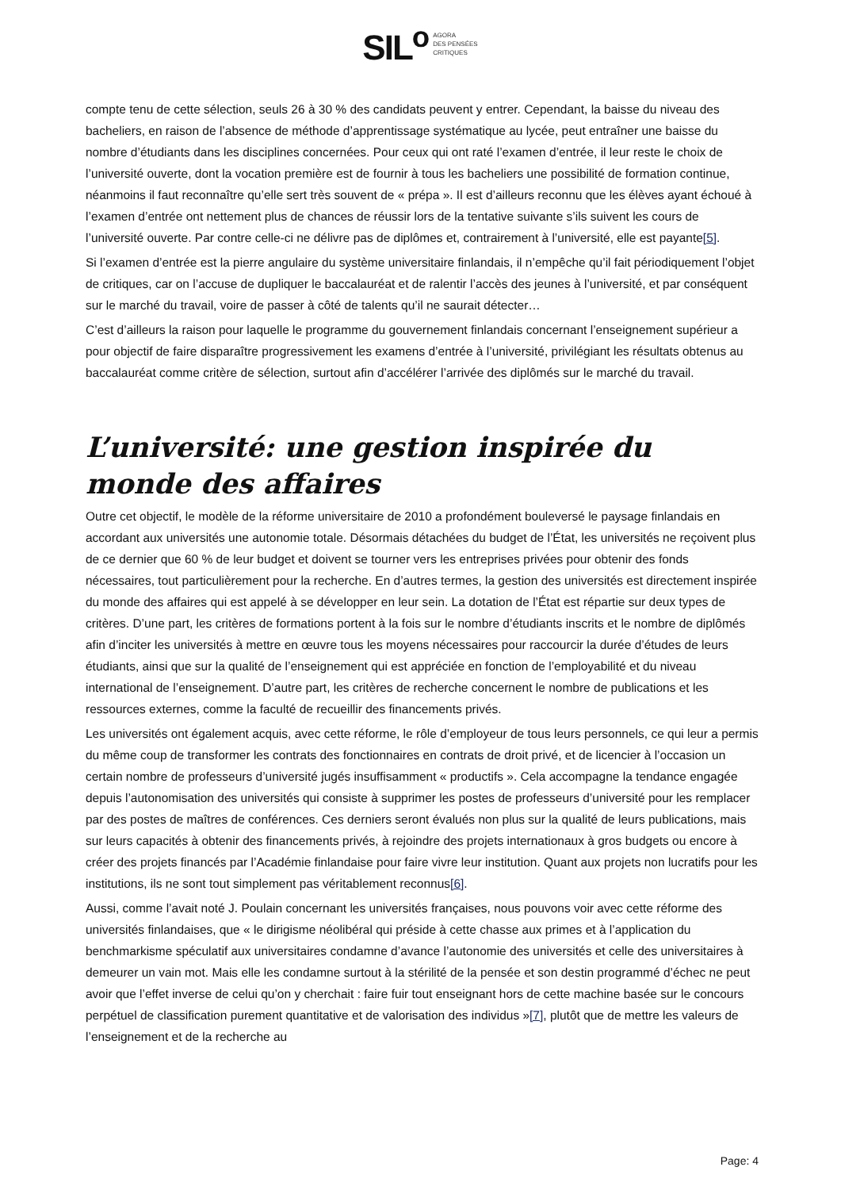SIL<sup>o</sup> AGORA
DES PENSÉES
CRITIQUES
compte tenu de cette sélection, seuls 26 à 30 % des candidats peuvent y entrer. Cependant, la baisse du niveau des bacheliers, en raison de l’absence de méthode d’apprentissage systématique au lycée, peut entraîner une baisse du nombre d’étudiants dans les disciplines concernées. Pour ceux qui ont raté l’examen d’entrée, il leur reste le choix de l’université ouverte, dont la vocation première est de fournir à tous les bacheliers une possibilité de formation continue, néanmoins il faut reconnaître qu’elle sert très souvent de « prépa ». Il est d’ailleurs reconnu que les élèves ayant échoué à l’examen d’entrée ont nettement plus de chances de réussir lors de la tentative suivante s’ils suivent les cours de l’université ouverte. Par contre celle-ci ne délivre pas de diplômes et, contrairement à l’université, elle est payante[5].
Si l’examen d’entrée est la pierre angulaire du système universitaire finlandais, il n’empêche qu’il fait périodiquement l’objet de critiques, car on l’accuse de dupliquer le baccalauréat et de ralentir l’accès des jeunes à l’université, et par conséquent sur le marché du travail, voire de passer à côté de talents qu’il ne saurait détecter…
C’est d’ailleurs la raison pour laquelle le programme du gouvernement finlandais concernant l’enseignement supérieur a pour objectif de faire disparaître progressivement les examens d’entrée à l’université, privilégiant les résultats obtenus au baccalauréat comme critère de sélection, surtout afin d’accélérer l’arrivée des diplômés sur le marché du travail.
L’université: une gestion inspirée du monde des affaires
Outre cet objectif, le modèle de la réforme universitaire de 2010 a profondément bouleversé le paysage finlandais en accordant aux universités une autonomie totale. Désormais détachées du budget de l’État, les universités ne reçoivent plus de ce dernier que 60 % de leur budget et doivent se tourner vers les entreprises privées pour obtenir des fonds nécessaires, tout particulièrement pour la recherche. En d’autres termes, la gestion des universités est directement inspirée du monde des affaires qui est appelé à se développer en leur sein. La dotation de l’État est répartie sur deux types de critères. D’une part, les critères de formations portent à la fois sur le nombre d’étudiants inscrits et le nombre de diplômés afin d’inciter les universités à mettre en œuvre tous les moyens nécessaires pour raccourcir la durée d’études de leurs étudiants, ainsi que sur la qualité de l’enseignement qui est appréciée en fonction de l’employabilité et du niveau international de l’enseignement. D’autre part, les critères de recherche concernent le nombre de publications et les ressources externes, comme la faculté de recueillir des financements privés.
Les universités ont également acquis, avec cette réforme, le rôle d’employeur de tous leurs personnels, ce qui leur a permis du même coup de transformer les contrats des fonctionnaires en contrats de droit privé, et de licencier à l’occasion un certain nombre de professeurs d’université jugés insuffisamment « productifs ». Cela accompagne la tendance engagée depuis l’autonomisation des universités qui consiste à supprimer les postes de professeurs d’université pour les remplacer par des postes de maîtres de conférences. Ces derniers seront évalués non plus sur la qualité de leurs publications, mais sur leurs capacités à obtenir des financements privés, à rejoindre des projets internationaux à gros budgets ou encore à créer des projets financés par l’Académie finlandaise pour faire vivre leur institution. Quant aux projets non lucratifs pour les institutions, ils ne sont tout simplement pas véritablement reconnus[6].
Aussi, comme l’avait noté J. Poulain concernant les universités françaises, nous pouvons voir avec cette réforme des universités finlandaises, que « le dirigisme néolibéral qui préside à cette chasse aux primes et à l’application du benchmarkisme spéculatif aux universitaires condamne d’avance l’autonomie des universités et celle des universitaires à demeurer un vain mot. Mais elle les condamne surtout à la stérilité de la pensée et son destin programmé d’échec ne peut avoir que l’effet inverse de celui qu’on y cherchait : faire fuir tout enseignant hors de cette machine basée sur le concours perpétuel de classification purement quantitative et de valorisation des individus »[7], plutôt que de mettre les valeurs de l’enseignement et de la recherche au
Page: 4